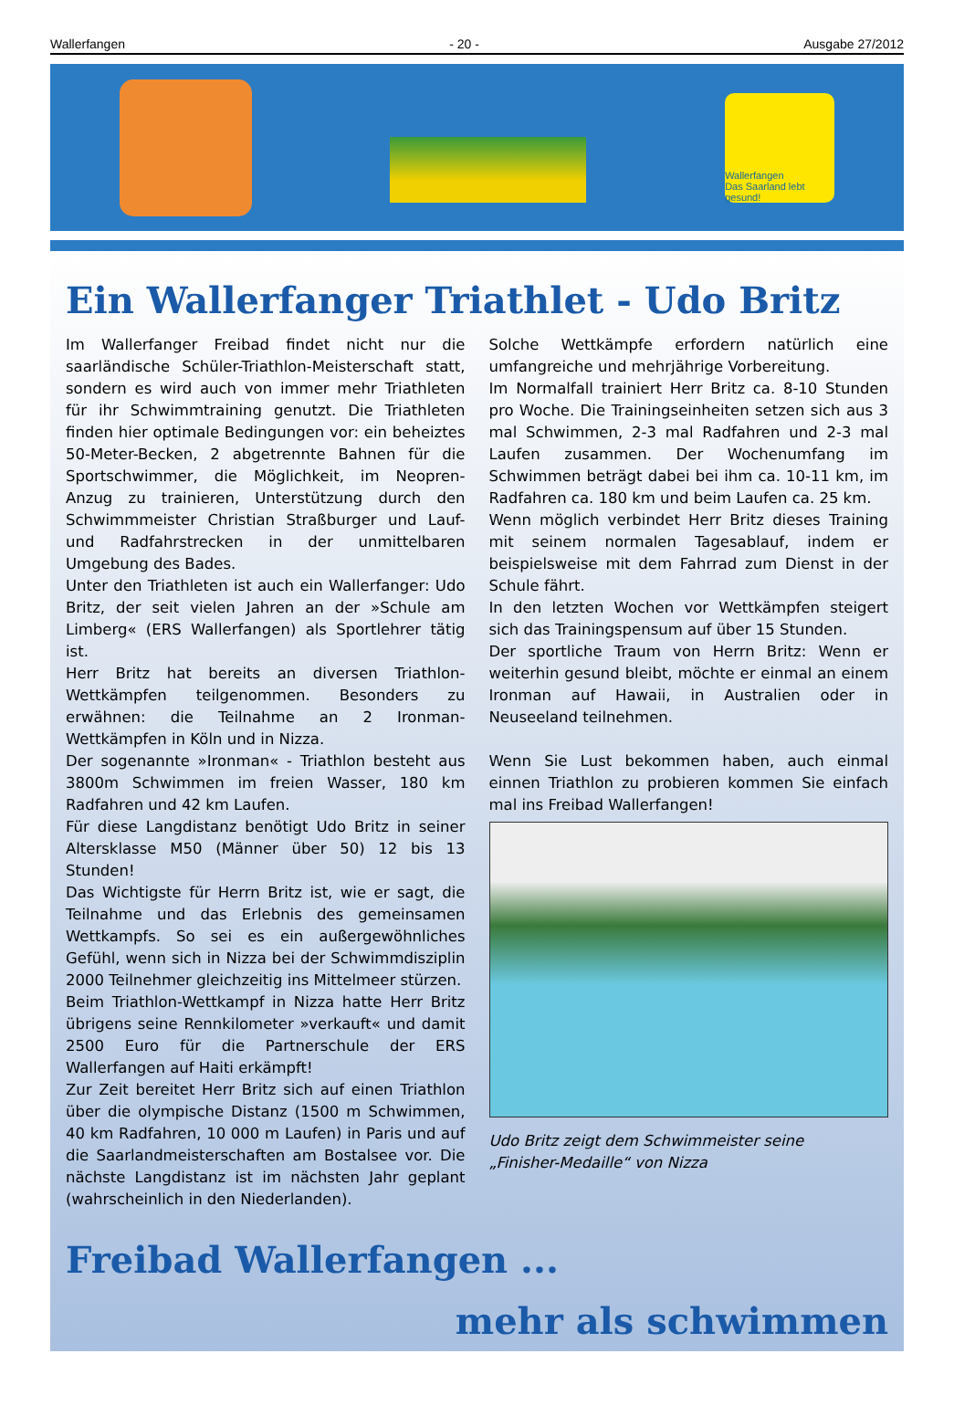Wallerfangen - 20 - Ausgabe 27/2012
Wallerfangen
Das Saarland lebt gesund!
Ein Wallerfanger Triathlet - Udo Britz
Im Wallerfanger Freibad findet nicht nur die saarländische Schüler-Triathlon-Meisterschaft statt, sondern es wird auch von immer mehr Triathleten für ihr Schwimmtraining genutzt. Die Triathleten finden hier optimale Bedingungen vor: ein beheiztes 50-Meter-Becken, 2 abgetrennte Bahnen für die Sportschwimmer, die Möglichkeit, im Neopren-Anzug zu trainieren, Unterstützung durch den Schwimmmeister Christian Straßburger und Lauf- und Radfahrstrecken in der unmittelbaren Umgebung des Bades.
Unter den Triathleten ist auch ein Wallerfanger: Udo Britz, der seit vielen Jahren an der »Schule am Limberg« (ERS Wallerfangen) als Sportlehrer tätig ist.
Herr Britz hat bereits an diversen Triathlon-Wettkämpfen teilgenommen. Besonders zu erwähnen: die Teilnahme an 2 Ironman-Wettkämpfen in Köln und in Nizza.
Der sogenannte »Ironman« - Triathlon besteht aus 3800m Schwimmen im freien Wasser, 180 km Radfahren und 42 km Laufen.
Für diese Langdistanz benötigt Udo Britz in seiner Altersklasse M50 (Männer über 50) 12 bis 13 Stunden!
Das Wichtigste für Herrn Britz ist, wie er sagt, die Teilnahme und das Erlebnis des gemeinsamen Wettkampfs. So sei es ein außergewöhnliches Gefühl, wenn sich in Nizza bei der Schwimmdisziplin 2000 Teilnehmer gleichzeitig ins Mittelmeer stürzen.
Beim Triathlon-Wettkampf in Nizza hatte Herr Britz übrigens seine Rennkilometer »verkauft« und damit 2500 Euro für die Partnerschule der ERS Wallerfangen auf Haiti erkämpft!
Zur Zeit bereitet Herr Britz sich auf einen Triathlon über die olympische Distanz (1500 m Schwimmen, 40 km Radfahren, 10 000 m Laufen) in Paris und auf die Saarlandmeisterschaften am Bostalsee vor. Die nächste Langdistanz ist im nächsten Jahr geplant (wahrscheinlich in den Niederlanden).
Solche Wettkämpfe erfordern natürlich eine umfangreiche und mehrjährige Vorbereitung.
Im Normalfall trainiert Herr Britz ca. 8-10 Stunden pro Woche. Die Trainingseinheiten setzen sich aus 3 mal Schwimmen, 2-3 mal Radfahren und 2-3 mal Laufen zusammen. Der Wochenumfang im Schwimmen beträgt dabei bei ihm ca. 10-11 km, im Radfahren ca. 180 km und beim Laufen ca. 25 km.
Wenn möglich verbindet Herr Britz dieses Training mit seinem normalen Tagesablauf, indem er beispielsweise mit dem Fahrrad zum Dienst in der Schule fährt.
In den letzten Wochen vor Wettkämpfen steigert sich das Trainingspensum auf über 15 Stunden.
Der sportliche Traum von Herrn Britz: Wenn er weiterhin gesund bleibt, möchte er einmal an einem Ironman auf Hawaii, in Australien oder in Neuseeland teilnehmen.
Wenn Sie Lust bekommen haben, auch einmal einnen Triathlon zu probieren kommen Sie einfach mal ins Freibad Wallerfangen!
Udo Britz zeigt dem Schwimmeister seine
„Finisher-Medaille“ von Nizza
Freibad Wallerfangen ...
mehr als schwimmen